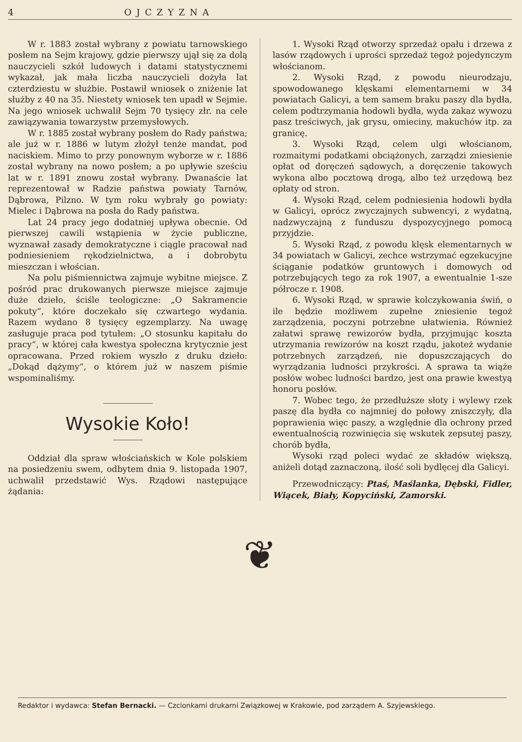4 OJCZYZNA
W r. 1883 został wybrany z powiatu tarnowskiego posłem na Sejm krajowy, gdzie pierwszy ujął się za dolą nauczycieli szkół ludowych i datami statystycznemi wykazał, jak mała liczba nauczycieli dożyła lat czterdziestu w służbie. Postawił wniosek o zniżenie lat służby z 40 na 35. Niestety wniosek ten upadł w Sejmie. Na jego wniosek uchwalił Sejm 70 tysięcy złr. na cele zawiązywania towarzystw przemysłowych.
W r. 1885 został wybrany posłem do Rady państwa; ale już w r. 1886 w lutym złożył tenże mandat, pod naciskiem. Mimo to przy ponownym wyborze w r. 1886 został wybrany na nowo posłem; a po upływie sześciu lat w r. 1891 znowu został wybrany. Dwanaście lat reprezentował w Radzie państwa powiaty Tarnów, Dąbrowa, Pilzno. W tym roku wybrały go powiaty: Mielec i Dąbrowa na posła do Rady państwa.
Lat 24 pracy jego dodatniej upływa obecnie. Od pierwszej cawili wstąpienia w życie publiczne, wyznawał zasady demokratyczne i ciągle pracował nad podniesieniem rękodzielnictwa, a i dobrobytu mieszczan i włościan.
Na polu piśmiennictwa zajmuje wybitne miejsce. Z pośród prac drukowanych pierwsze miejsce zajmuje duże dzieło, ściśle teologiczne: „O Sakramencie pokuty“, które doczekało się czwartego wydania. Razem wydano 8 tysięcy egzemplarzy. Na uwagę zasługuje praca pod tytułem: „O stosunku kapitału do pracy“, w której cała kwestya społeczna krytycznie jest opracowana. Przed rokiem wyszło z druku dzieło: „Dokąd dążymy“, o którem już w naszem piśmie wspominaliśmy.
Wysokie Koło!
Oddział dla spraw włościańskich w Kole polskiem na posiedzeniu swem, odbytem dnia 9. listopada 1907, uchwalił przedstawić Wys. Rządowi następujące żądania:
1. Wysoki Rząd otworzy sprzedaż opału i drzewa z lasów rządowych i uprości sprzedaż tegoż pojedynczym włościanom.
2. Wysoki Rząd, z powodu nieurodzaju, spowodowanego klęskami elementarnemi w 34 powiatach Galicyi, a tem samem braku paszy dla bydła, celem podtrzymania hodowli bydła, wyda zakaz wywozu pasz treściwych, jak grysu, omieciny, makuchów itp. za granicę.
3. Wysoki Rząd, celem ulgi włościanom, rozmaitymi podatkami obciążonych, zarządzi zniesienie opłat od doręczeń sądowych, a doręczenie takowych wykona albo pocztową drogą, albo też urzędową bez opłaty od stron.
4. Wysoki Rząd, celem podniesienia hodowli bydła w Galicyi, oprócz zwyczajnych subwencyi, z wydatną, nadzwyczajną z funduszu dyspozycyjnego pomocą przyjdzie.
5. Wysoki Rząd, z powodu klęsk elementarnych w 34 powiatach w Galicyi, zechce wstrzymać egzekucyjne ściąganie podatków gruntowych i domowych od potrzebujących tego za rok 1907, a ewentualnie 1-sze półrocze r. 1908.
6. Wysoki Rząd, w sprawie kolczykowania świń, o ile będzie możliwem zupełne zniesienie tegoż zarządzenia, poczyni potrzebne ułatwienia. Również załatwi sprawę rewizorów bydła, przyjmując koszta utrzymania rewizorów na koszt rządu, jakoteż wydanie potrzebnych zarządzeń, nie dopuszczających do wyrządzania ludności przykrości. A sprawa ta wiąże posłów wobec ludności bardzo, jest ona prawie kwestyą honoru posłów.
7. Wobec tego, że przedłuższe słoty i wylewy rzek paszę dla bydła co najmniej do połowy zniszczyły, dla poprawienia więc paszy, a względnie dla ochrony przed ewentualnością rozwinięcia się wskutek zepsutej paszy, chorób bydła,
Wysoki rząd poleci wydać ze składów większą, aniżeli dotąd zaznaczoną, ilość soli bydlęcej dla Galicyi.
Przewodniczący: Ptaś, Maślanka, Dębski, Fidler, Wiącek, Biały, Kopyciński, Zamorski.
❦
Redaktor i wydawca: Stefan Bernacki. — Czcionkami drukarni Związkowej w Krakowie, pod zarządem A. Szyjewskiego.